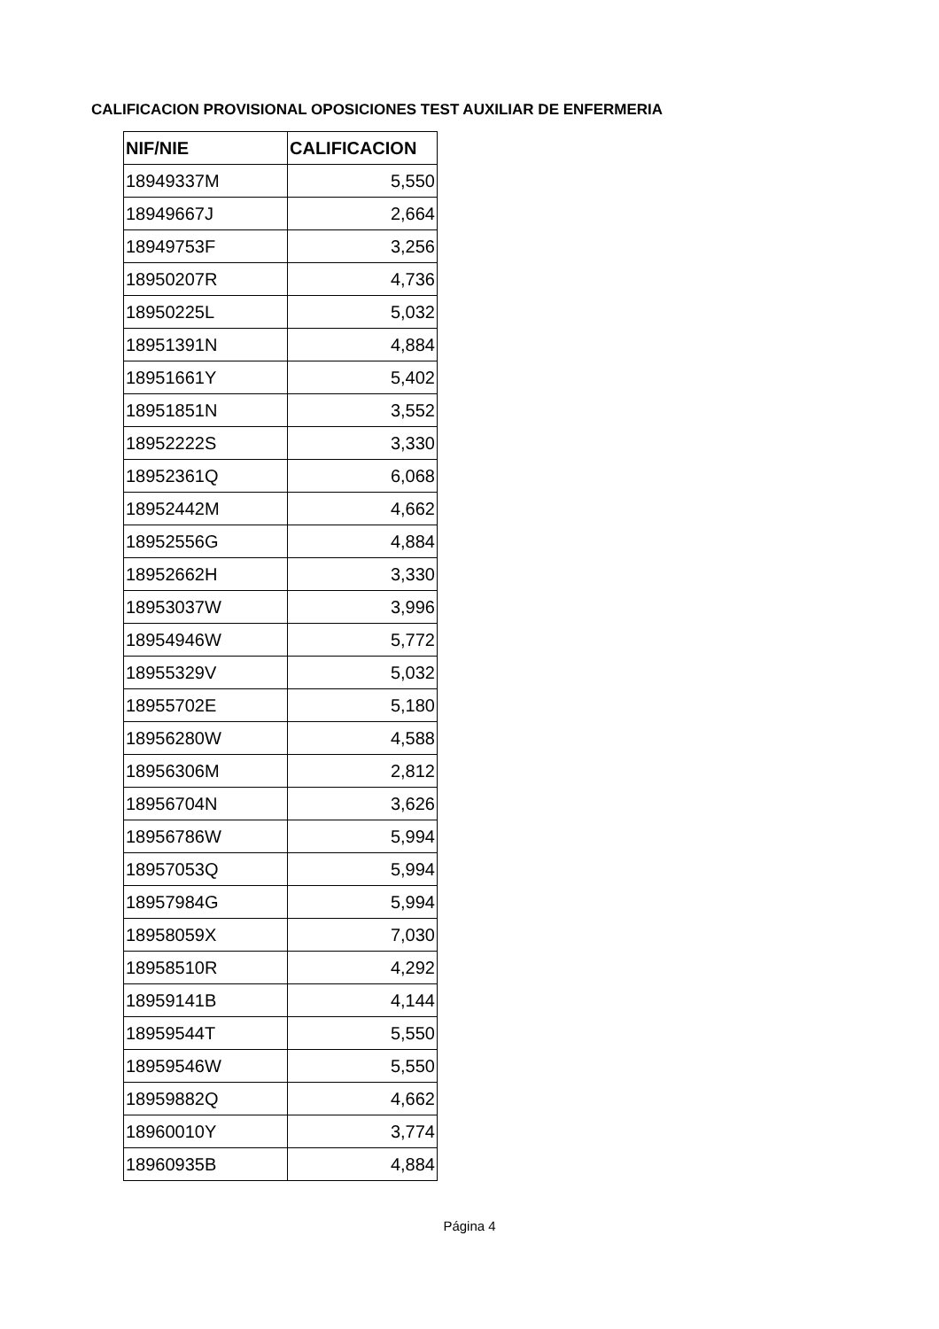CALIFICACION PROVISIONAL OPOSICIONES TEST AUXILIAR DE ENFERMERIA
| NIF/NIE | CALIFICACION |
| --- | --- |
| 18949337M | 5,550 |
| 18949667J | 2,664 |
| 18949753F | 3,256 |
| 18950207R | 4,736 |
| 18950225L | 5,032 |
| 18951391N | 4,884 |
| 18951661Y | 5,402 |
| 18951851N | 3,552 |
| 18952222S | 3,330 |
| 18952361Q | 6,068 |
| 18952442M | 4,662 |
| 18952556G | 4,884 |
| 18952662H | 3,330 |
| 18953037W | 3,996 |
| 18954946W | 5,772 |
| 18955329V | 5,032 |
| 18955702E | 5,180 |
| 18956280W | 4,588 |
| 18956306M | 2,812 |
| 18956704N | 3,626 |
| 18956786W | 5,994 |
| 18957053Q | 5,994 |
| 18957984G | 5,994 |
| 18958059X | 7,030 |
| 18958510R | 4,292 |
| 18959141B | 4,144 |
| 18959544T | 5,550 |
| 18959546W | 5,550 |
| 18959882Q | 4,662 |
| 18960010Y | 3,774 |
| 18960935B | 4,884 |
Página 4